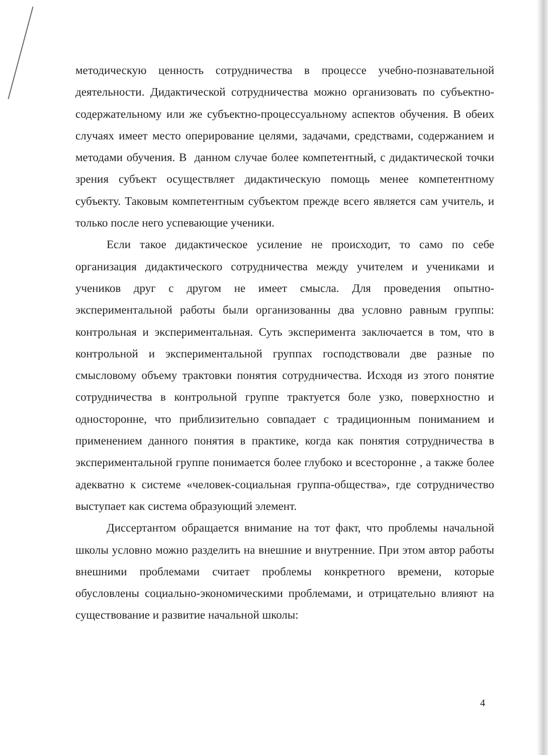методическую ценность сотрудничества в процессе учебно-познавательной деятельности. Дидактической сотрудничества можно организовать по субъектно-содержательному или же субъектно-процессуальному аспектов обучения. В обеих случаях имеет место оперирование целями, задачами, средствами, содержанием и методами обучения. В данном случае более компетентный, с дидактической точки зрения субъект осуществляет дидактическую помощь менее компетентному субъекту. Таковым компетентным субъектом прежде всего является сам учитель, и только после него успевающие ученики.
Если такое дидактическое усиление не происходит, то само по себе организация дидактического сотрудничества между учителем и учениками и учеников друг с другом не имеет смысла. Для проведения опытно-экспериментальной работы были организованны два условно равным группы: контрольная и экспериментальная. Суть эксперимента заключается в том, что в контрольной и экспериментальной группах господствовали две разные по смысловому объему трактовки понятия сотрудничества. Исходя из этого понятие сотрудничества в контрольной группе трактуется боле узко, поверхностно и односторонне, что приблизительно совпадает с традиционным пониманием и применением данного понятия в практике, когда как понятия сотрудничества в экспериментальной группе понимается более глубоко и всесторонне , а также более адекватно к системе «человек-социальная группа-общества», где сотрудничество выступает как система образующий элемент.
Диссертантом обращается внимание на тот факт, что проблемы начальной школы условно можно разделить на внешние и внутренние. При этом автор работы внешними проблемами считает проблемы конкретного времени, которые обусловлены социально-экономическими проблемами, и отрицательно влияют на существование и развитие начальной школы:
4